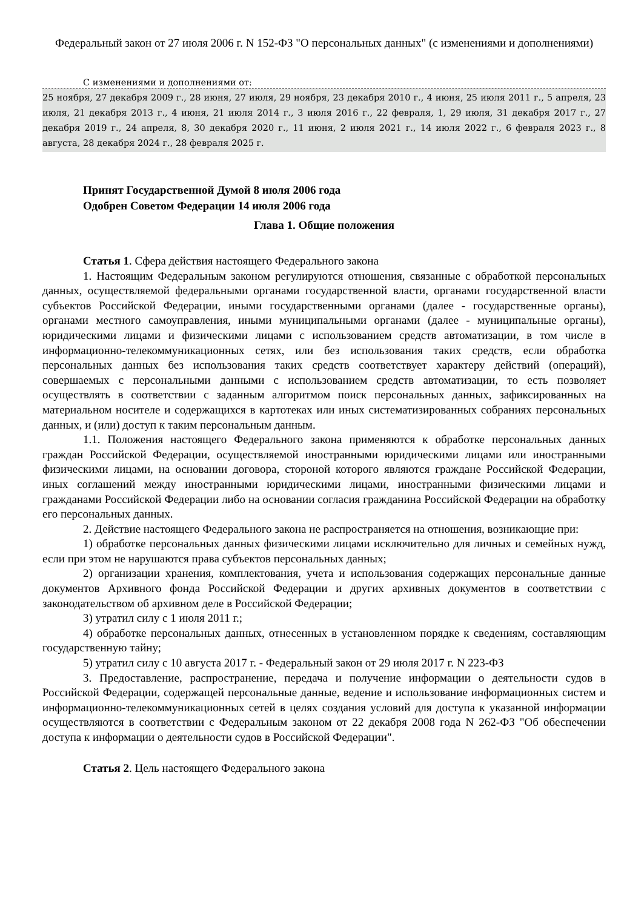Федеральный закон от 27 июля 2006 г. N 152-ФЗ "О персональных данных" (с изменениями и дополнениями)
С изменениями и дополнениями от:
25 ноября, 27 декабря 2009 г., 28 июня, 27 июля, 29 ноября, 23 декабря 2010 г., 4 июня, 25 июля 2011 г., 5 апреля, 23 июля, 21 декабря 2013 г., 4 июня, 21 июля 2014 г., 3 июля 2016 г., 22 февраля, 1, 29 июля, 31 декабря 2017 г., 27 декабря 2019 г., 24 апреля, 8, 30 декабря 2020 г., 11 июня, 2 июля 2021 г., 14 июля 2022 г., 6 февраля 2023 г., 8 августа, 28 декабря 2024 г., 28 февраля 2025 г.
Принят Государственной Думой 8 июля 2006 года
Одобрен Советом Федерации 14 июля 2006 года
Глава 1. Общие положения
Статья 1. Сфера действия настоящего Федерального закона
1. Настоящим Федеральным законом регулируются отношения, связанные с обработкой персональных данных, осуществляемой федеральными органами государственной власти, органами государственной власти субъектов Российской Федерации, иными государственными органами (далее - государственные органы), органами местного самоуправления, иными муниципальными органами (далее - муниципальные органы), юридическими лицами и физическими лицами с использованием средств автоматизации, в том числе в информационно-телекоммуникационных сетях, или без использования таких средств, если обработка персональных данных без использования таких средств соответствует характеру действий (операций), совершаемых с персональными данными с использованием средств автоматизации, то есть позволяет осуществлять в соответствии с заданным алгоритмом поиск персональных данных, зафиксированных на материальном носителе и содержащихся в картотеках или иных систематизированных собраниях персональных данных, и (или) доступ к таким персональным данным.
1.1. Положения настоящего Федерального закона применяются к обработке персональных данных граждан Российской Федерации, осуществляемой иностранными юридическими лицами или иностранными физическими лицами, на основании договора, стороной которого являются граждане Российской Федерации, иных соглашений между иностранными юридическими лицами, иностранными физическими лицами и гражданами Российской Федерации либо на основании согласия гражданина Российской Федерации на обработку его персональных данных.
2. Действие настоящего Федерального закона не распространяется на отношения, возникающие при:
1) обработке персональных данных физическими лицами исключительно для личных и семейных нужд, если при этом не нарушаются права субъектов персональных данных;
2) организации хранения, комплектования, учета и использования содержащих персональные данные документов Архивного фонда Российской Федерации и других архивных документов в соответствии с законодательством об архивном деле в Российской Федерации;
3) утратил силу с 1 июля 2011 г.;
4) обработке персональных данных, отнесенных в установленном порядке к сведениям, составляющим государственную тайну;
5) утратил силу с 10 августа 2017 г. - Федеральный закон от 29 июля 2017 г. N 223-ФЗ
3. Предоставление, распространение, передача и получение информации о деятельности судов в Российской Федерации, содержащей персональные данные, ведение и использование информационных систем и информационно-телекоммуникационных сетей в целях создания условий для доступа к указанной информации осуществляются в соответствии с Федеральным законом от 22 декабря 2008 года N 262-ФЗ "Об обеспечении доступа к информации о деятельности судов в Российской Федерации".
Статья 2. Цель настоящего Федерального закона